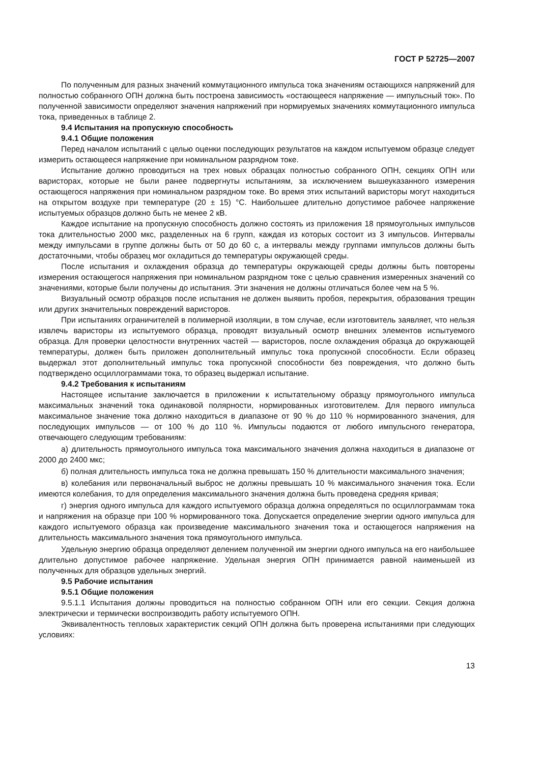ГОСТ Р 52725—2007
По полученным для разных значений коммутационного импульса тока значениям остающихся напряжений для полностью собранного ОПН должна быть построена зависимость «остающееся напряжение — импульсный ток». По полученной зависимости определяют значения напряжений при нормируемых значениях коммутационного импульса тока, приведенных в таблице 2.
9.4 Испытания на пропускную способность
9.4.1 Общие положения
Перед началом испытаний с целью оценки последующих результатов на каждом испытуемом образце следует измерить остающееся напряжение при номинальном разрядном токе.
Испытание должно проводиться на трех новых образцах полностью собранного ОПН, секциях ОПН или варисторах, которые не были ранее подвергнуты испытаниям, за исключением вышеуказанного измерения остающегося напряжения при номинальном разрядном токе. Во время этих испытаний варисторы могут находиться на открытом воздухе при температуре (20 ± 15) °С. Наибольшее длительно допустимое рабочее напряжение испытуемых образцов должно быть не менее 2 кВ.
Каждое испытание на пропускную способность должно состоять из приложения 18 прямоугольных импульсов тока длительностью 2000 мкс, разделенных на 6 групп, каждая из которых состоит из 3 импульсов. Интервалы между импульсами в группе должны быть от 50 до 60 с, а интервалы между группами импульсов должны быть достаточными, чтобы образец мог охладиться до температуры окружающей среды.
После испытания и охлаждения образца до температуры окружающей среды должны быть повторены измерения остающегося напряжения при номинальном разрядном токе с целью сравнения измеренных значений со значениями, которые были получены до испытания. Эти значения не должны отличаться более чем на 5 %.
Визуальный осмотр образцов после испытания не должен выявить пробоя, перекрытия, образования трещин или других значительных повреждений варисторов.
При испытаниях ограничителей в полимерной изоляции, в том случае, если изготовитель заявляет, что нельзя извлечь варисторы из испытуемого образца, проводят визуальный осмотр внешних элементов испытуемого образца. Для проверки целостности внутренних частей — варисторов, после охлаждения образца до окружающей температуры, должен быть приложен дополнительный импульс тока пропускной способности. Если образец выдержал этот дополнительный импульс тока пропускной способности без повреждения, что должно быть подтверждено осциллограммами тока, то образец выдержал испытание.
9.4.2 Требования к испытаниям
Настоящее испытание заключается в приложении к испытательному образцу прямоугольного импульса максимальных значений тока одинаковой полярности, нормированных изготовителем. Для первого импульса максимальное значение тока должно находиться в диапазоне от 90 % до 110 % нормированного значения, для последующих импульсов — от 100 % до 110 %. Импульсы подаются от любого импульсного генератора, отвечающего следующим требованиям:
а) длительность прямоугольного импульса тока максимального значения должна находиться в диапазоне от 2000 до 2400 мкс;
б) полная длительность импульса тока не должна превышать 150 % длительности максимального значения;
в) колебания или первоначальный выброс не должны превышать 10 % максимального значения тока. Если имеются колебания, то для определения максимального значения должна быть проведена средняя кривая;
г) энергия одного импульса для каждого испытуемого образца должна определяться по осциллограммам тока и напряжения на образце при 100 % нормированного тока. Допускается определение энергии одного импульса для каждого испытуемого образца как произведение максимального значения тока и остающегося напряжения на длительность максимального значения тока прямоугольного импульса.
Удельную энергию образца определяют делением полученной им энергии одного импульса на его наибольшее длительно допустимое рабочее напряжение. Удельная энергия ОПН принимается равной наименьшей из полученных для образцов удельных энергий.
9.5 Рабочие испытания
9.5.1 Общие положения
9.5.1.1 Испытания должны проводиться на полностью собранном ОПН или его секции. Секция должна электрически и термически воспроизводить работу испытуемого ОПН.
Эквивалентность тепловых характеристик секций ОПН должна быть проверена испытаниями при следующих условиях:
13